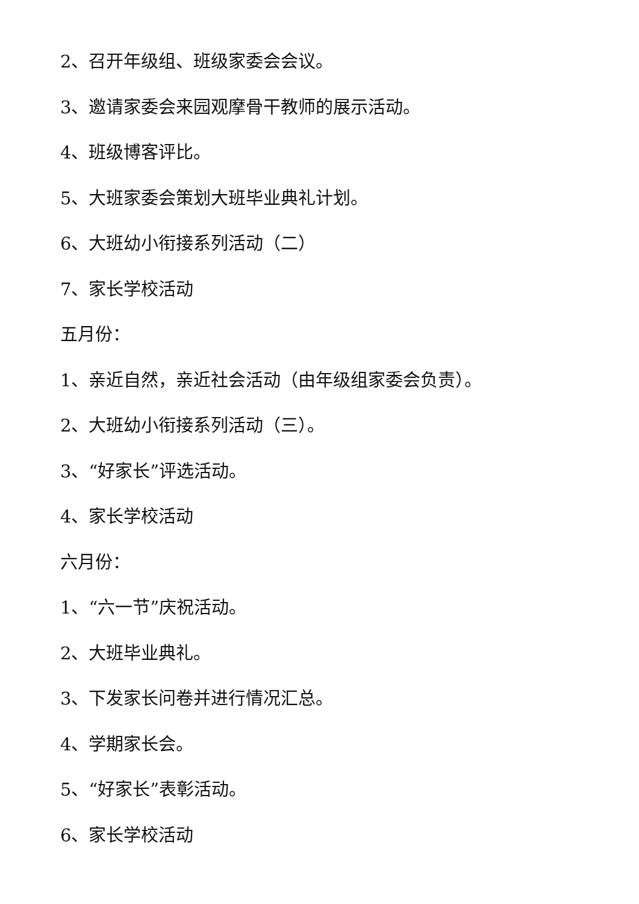2、召开年级组、班级家委会会议。
3、邀请家委会来园观摩骨干教师的展示活动。
4、班级博客评比。
5、大班家委会策划大班毕业典礼计划。
6、大班幼小衔接系列活动（二）
7、家长学校活动
五月份：
1、亲近自然，亲近社会活动（由年级组家委会负责）。
2、大班幼小衔接系列活动（三）。
3、“好家长”评选活动。
4、家长学校活动
六月份：
1、“六一节”庆祝活动。
2、大班毕业典礼。
3、下发家长问卷并进行情况汇总。
4、学期家长会。
5、“好家长”表彰活动。
6、家长学校活动